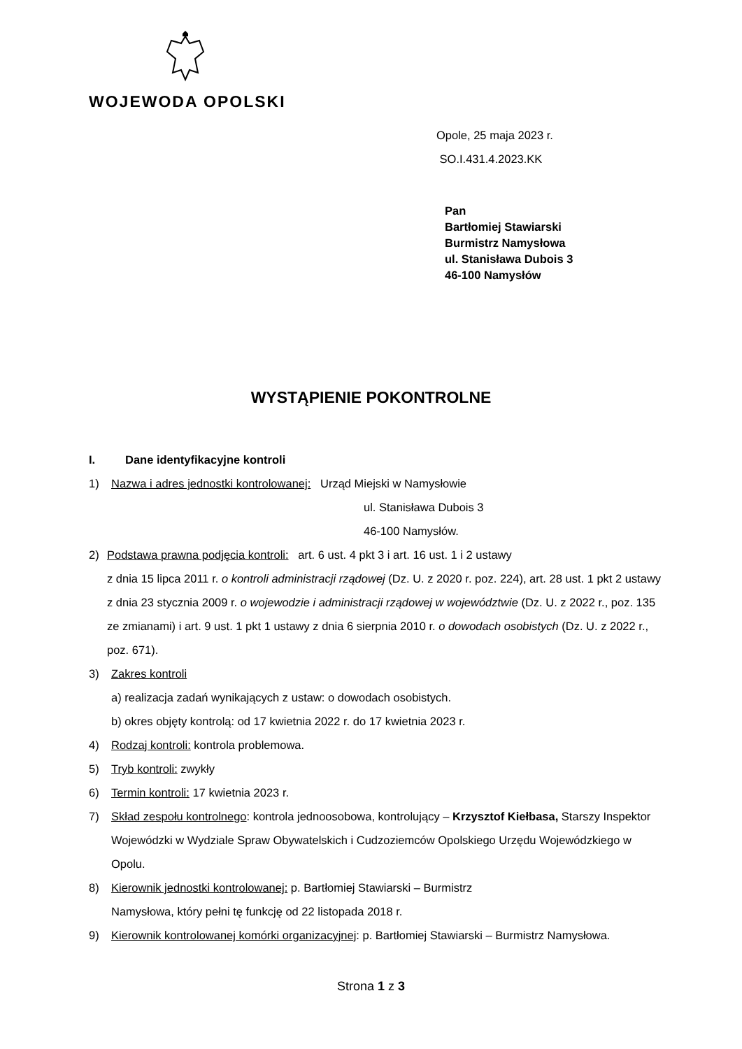WOJEWODA OPOLSKI
Opole, 25 maja 2023 r.
SO.I.431.4.2023.KK
Pan
Bartłomiej Stawiarski
Burmistrz Namysłowa
ul. Stanisława Dubois 3
46-100 Namysłów
WYSTĄPIENIE POKONTROLNE
I. Dane identyfikacyjne kontroli
1) Nazwa i adres jednostki kontrolowanej: Urząd Miejski w Namysłowie
ul. Stanisława Dubois 3
46-100 Namysłów.
2) Podstawa prawna podjęcia kontroli: art. 6 ust. 4 pkt 3 i art. 16 ust. 1 i 2 ustawy
z dnia 15 lipca 2011 r. o kontroli administracji rządowej (Dz. U. z 2020 r. poz. 224), art. 28 ust. 1 pkt 2 ustawy z dnia 23 stycznia 2009 r. o wojewodzie i administracji rządowej w województwie (Dz. U. z 2022 r., poz. 135 ze zmianami) i art. 9 ust. 1 pkt 1 ustawy z dnia 6 sierpnia 2010 r. o dowodach osobistych (Dz. U. z 2022 r., poz. 671).
3) Zakres kontroli
a) realizacja zadań wynikających z ustaw: o dowodach osobistych.
b) okres objęty kontrolą: od 17 kwietnia 2022 r. do 17 kwietnia 2023 r.
4) Rodzaj kontroli: kontrola problemowa.
5) Tryb kontroli: zwykły
6) Termin kontroli: 17 kwietnia 2023 r.
7) Skład zespołu kontrolnego: kontrola jednoosobowa, kontrolujący – Krzysztof Kiełbasa, Starszy Inspektor Wojewódzki w Wydziale Spraw Obywatelskich i Cudzoziemców Opolskiego Urzędu Wojewódzkiego w Opolu.
8) Kierownik jednostki kontrolowanej: p. Bartłomiej Stawiarski – Burmistrz
Namysłowa, który pełni tę funkcję od 22 listopada 2018 r.
9) Kierownik kontrolowanej komórki organizacyjnej: p. Bartłomiej Stawiarski – Burmistrz Namysłowa.
Strona 1 z 3